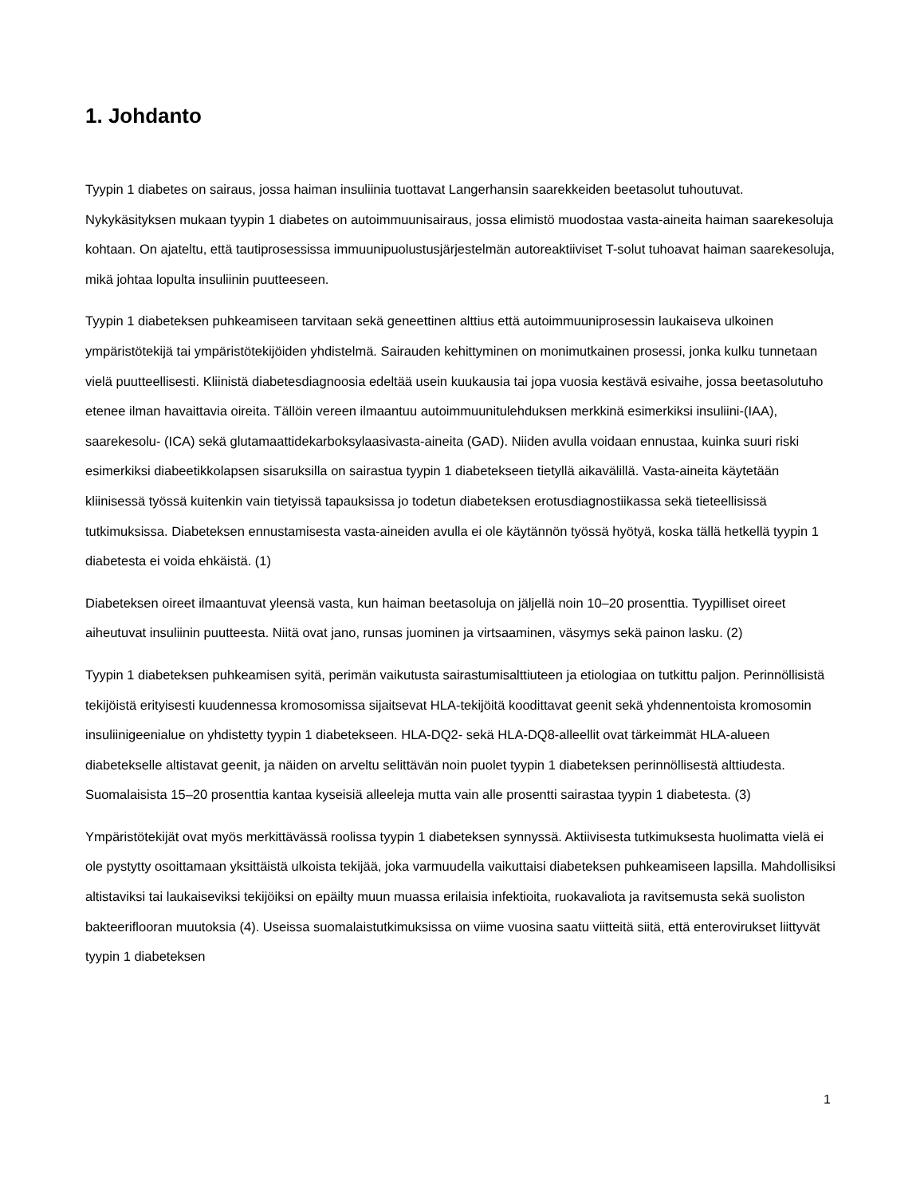1. Johdanto
Tyypin 1 diabetes on sairaus, jossa haiman insuliinia tuottavat Langerhansin saarekkeiden beetasolut tuhoutuvat. Nykykäsityksen mukaan tyypin 1 diabetes on autoimmuunisairaus, jossa elimistö muodostaa vasta-aineita haiman saarekesoluja kohtaan. On ajateltu, että tautiprosessissa immuunipuolustusjärjestelmän autoreaktiiviset T-solut tuhoavat haiman saarekesoluja, mikä johtaa lopulta insuliinin puutteeseen.
Tyypin 1 diabeteksen puhkeamiseen tarvitaan sekä geneettinen alttius että autoimmuuniprosessin laukaiseva ulkoinen ympäristötekijä tai ympäristötekijöiden yhdistelmä. Sairauden kehittyminen on monimutkainen prosessi, jonka kulku tunnetaan vielä puutteellisesti. Kliinistä diabetesdiagnoosia edeltää usein kuukausia tai jopa vuosia kestävä esivaihe, jossa beetasolutuho etenee ilman havaittavia oireita. Tällöin vereen ilmaantuu autoimmuunitulehduksen merkkinä esimerkiksi insuliini-(IAA), saarekesolu- (ICA) sekä glutamaattidekarboksylaasivasta-aineita (GAD). Niiden avulla voidaan ennustaa, kuinka suuri riski esimerkiksi diabeetikkolapsen sisaruksilla on sairastua tyypin 1 diabetekseen tietyllä aikavälillä. Vasta-aineita käytetään kliinisessä työssä kuitenkin vain tietyissä tapauksissa jo todetun diabeteksen erotusdiagnostiikassa sekä tieteellisissä tutkimuksissa. Diabeteksen ennustamisesta vasta-aineiden avulla ei ole käytännön työssä hyötyä, koska tällä hetkellä tyypin 1 diabetesta ei voida ehkäistä. (1)
Diabeteksen oireet ilmaantuvat yleensä vasta, kun haiman beetasoluja on jäljellä noin 10–20 prosenttia. Tyypilliset oireet aiheutuvat insuliinin puutteesta. Niitä ovat jano, runsas juominen ja virtsaaminen, väsymys sekä painon lasku. (2)
Tyypin 1 diabeteksen puhkeamisen syitä, perimän vaikutusta sairastumisalttiuteen ja etiologiaa on tutkittu paljon. Perinnöllisistä tekijöistä erityisesti kuudennessa kromosomissa sijaitsevat HLA-tekijöitä koodittavat geenit sekä yhdennentoista kromosomin insuliinigeenialue on yhdistetty tyypin 1 diabetekseen. HLA-DQ2- sekä HLA-DQ8-alleellit ovat tärkeimmät HLA-alueen diabetekselle altistavat geenit, ja näiden on arveltu selittävän noin puolet tyypin 1 diabeteksen perinnöllisestä alttiudesta. Suomalaisista 15–20 prosenttia kantaa kyseisiä alleeleja mutta vain alle prosentti sairastaa tyypin 1 diabetesta. (3)
Ympäristötekijät ovat myös merkittävässä roolissa tyypin 1 diabeteksen synnyssä. Aktiivisesta tutkimuksesta huolimatta vielä ei ole pystytty osoittamaan yksittäistä ulkoista tekijää, joka varmuudella vaikuttaisi diabeteksen puhkeamiseen lapsilla. Mahdollisiksi altistaviksi tai laukaiseviksi tekijöiksi on epäilty muun muassa erilaisia infektioita, ruokavaliota ja ravitsemusta sekä suoliston bakteeriflooran muutoksia (4). Useissa suomalaistutkimuksissa on viime vuosina saatu viitteitä siitä, että enterovirukset liittyvät tyypin 1 diabeteksen
1